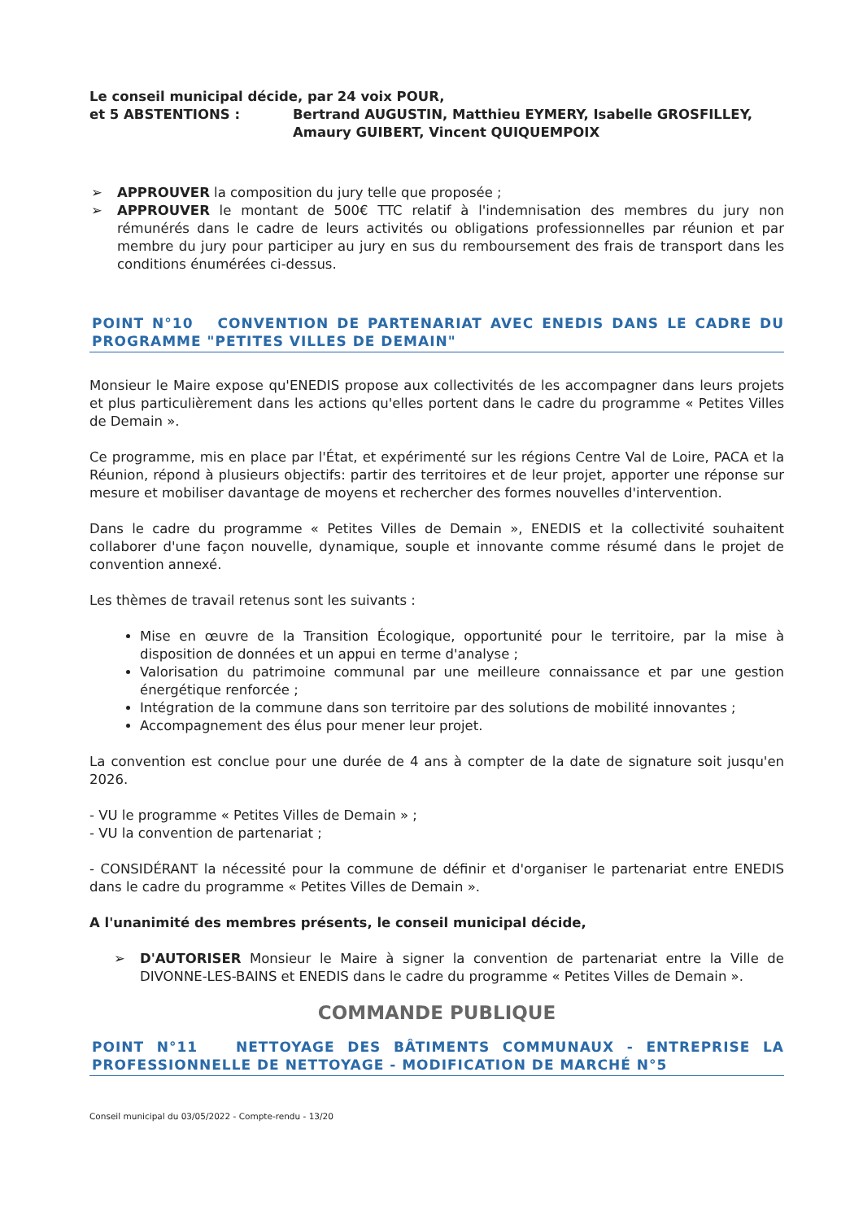Le conseil municipal décide, par 24 voix POUR,
et 5 ABSTENTIONS : Bertrand AUGUSTIN, Matthieu EYMERY, Isabelle GROSFILLEY, Amaury GUIBERT, Vincent QUIQUEMPOIX
➢ APPROUVER la composition du jury telle que proposée ;
➢ APPROUVER le montant de 500€ TTC relatif à l'indemnisation des membres du jury non rémunérés dans le cadre de leurs activités ou obligations professionnelles par réunion et par membre du jury pour participer au jury en sus du remboursement des frais de transport dans les conditions énumérées ci-dessus.
POINT N°10 CONVENTION DE PARTENARIAT AVEC ENEDIS DANS LE CADRE DU PROGRAMME "PETITES VILLES DE DEMAIN"
Monsieur le Maire expose qu'ENEDIS propose aux collectivités de les accompagner dans leurs projets et plus particulièrement dans les actions qu'elles portent dans le cadre du programme « Petites Villes de Demain ».
Ce programme, mis en place par l'État, et expérimenté sur les régions Centre Val de Loire, PACA et la Réunion, répond à plusieurs objectifs: partir des territoires et de leur projet, apporter une réponse sur mesure et mobiliser davantage de moyens et rechercher des formes nouvelles d'intervention.
Dans le cadre du programme « Petites Villes de Demain », ENEDIS et la collectivité souhaitent collaborer d'une façon nouvelle, dynamique, souple et innovante comme résumé dans le projet de convention annexé.
Les thèmes de travail retenus sont les suivants :
Mise en œuvre de la Transition Écologique, opportunité pour le territoire, par la mise à disposition de données et un appui en terme d'analyse ;
Valorisation du patrimoine communal par une meilleure connaissance et par une gestion énergétique renforcée ;
Intégration de la commune dans son territoire par des solutions de mobilité innovantes ;
Accompagnement des élus pour mener leur projet.
La convention est conclue pour une durée de 4 ans à compter de la date de signature soit jusqu'en 2026.
- VU le programme « Petites Villes de Demain » ;
- VU la convention de partenariat ;
- CONSIDÉRANT la nécessité pour la commune de définir et d'organiser le partenariat entre ENEDIS dans le cadre du programme « Petites Villes de Demain ».
A l'unanimité des membres présents, le conseil municipal décide,
➢ D'AUTORISER Monsieur le Maire à signer la convention de partenariat entre la Ville de DIVONNE-LES-BAINS et ENEDIS dans le cadre du programme « Petites Villes de Demain ».
COMMANDE PUBLIQUE
POINT N°11 NETTOYAGE DES BÂTIMENTS COMMUNAUX - ENTREPRISE LA PROFESSIONNELLE DE NETTOYAGE - MODIFICATION DE MARCHÉ N°5
Conseil municipal du 03/05/2022 - Compte-rendu - 13/20